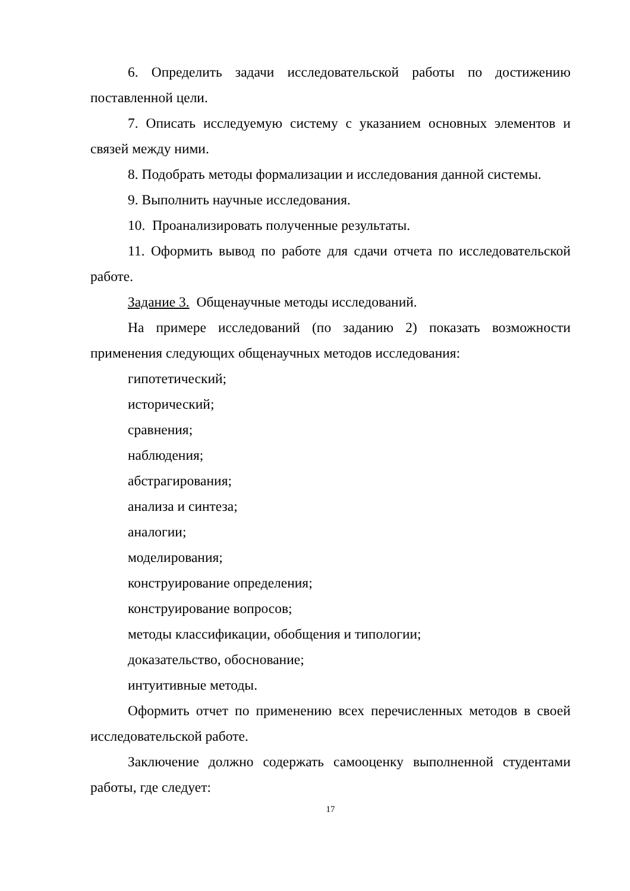6. Определить задачи исследовательской работы по достижению поставленной цели.
7. Описать исследуемую систему с указанием основных элементов и связей между ними.
8. Подобрать методы формализации и исследования данной системы.
9. Выполнить научные исследования.
10. Проанализировать полученные результаты.
11. Оформить вывод по работе для сдачи отчета по исследовательской работе.
Задание 3. Общенаучные методы исследований.
На примере исследований (по заданию 2) показать возможности применения следующих общенаучных методов исследования:
гипотетический;
исторический;
сравнения;
наблюдения;
абстрагирования;
анализа и синтеза;
аналогии;
моделирования;
конструирование определения;
конструирование вопросов;
методы классификации, обобщения и типологии;
доказательство, обоснование;
интуитивные методы.
Оформить отчет по применению всех перечисленных методов в своей исследовательской работе.
Заключение должно содержать самооценку выполненной студентами работы, где следует:
17